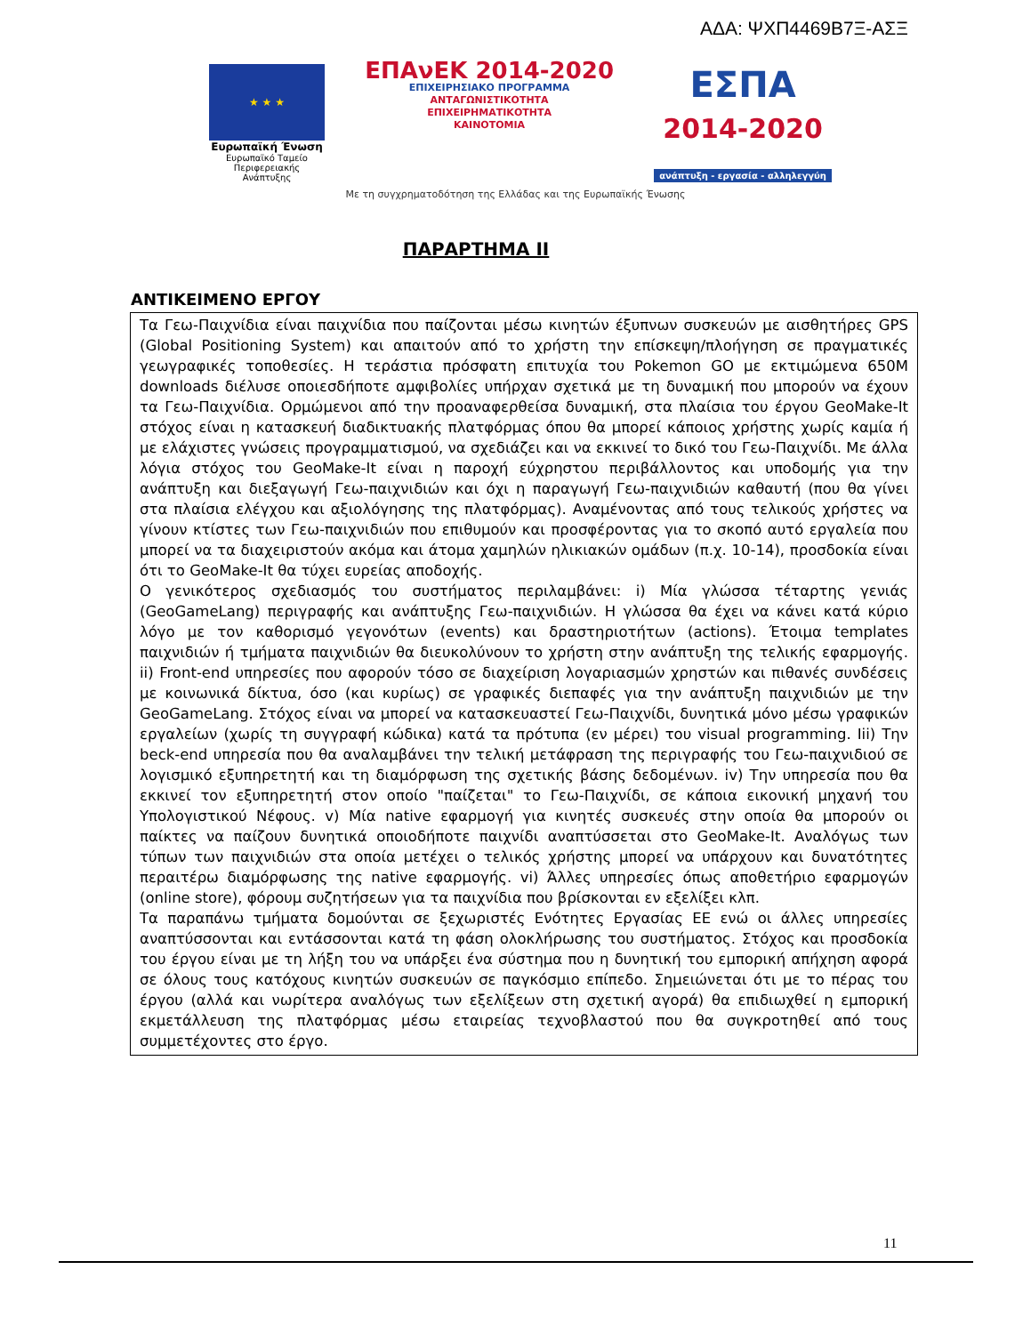ΑΔΑ: ΨΧΠ4469Β7Ξ-ΑΣΞ
★ ★ ★
Ευρωπαϊκή Ένωση
Ευρωπαϊκό Ταμείο
Περιφερειακής Ανάπτυξης
ΕΠΑνΕΚ 2014-2020
ΕΠΙΧΕΙΡΗΣΙΑΚΟ ΠΡΟΓΡΑΜΜΑ
ΑΝΤΑΓΩΝΙΣΤΙΚΟΤΗΤΑ
ΕΠΙΧΕΙΡΗΜΑΤΙΚΟΤΗΤΑ
ΚΑΙΝΟΤΟΜΙΑ
ΕΣΠΑ
2014-2020
ανάπτυξη - εργασία - αλληλεγγύη
Με τη συγχρηματοδότηση της Ελλάδας και της Ευρωπαϊκής Ένωσης
ΠΑΡΑΡΤΗΜΑ ΙΙ
ΑΝΤΙΚΕΙΜΕΝΟ ΕΡΓΟΥ
Τα Γεω-Παιχνίδια είναι παιχνίδια που παίζονται μέσω κινητών έξυπνων συσκευών με αισθητήρες GPS (Global Positioning System) και απαιτούν από το χρήστη την επίσκεψη/πλοήγηση σε πραγματικές γεωγραφικές τοποθεσίες. Η τεράστια πρόσφατη επιτυχία του Pokemon GO με εκτιμώμενα 650M downloads διέλυσε οποιεσδήποτε αμφιβολίες υπήρχαν σχετικά με τη δυναμική που μπορούν να έχουν τα Γεω-Παιχνίδια. Ορμώμενοι από την προαναφερθείσα δυναμική, στα πλαίσια του έργου GeoMake-It στόχος είναι η κατασκευή διαδικτυακής πλατφόρμας όπου θα μπορεί κάποιος χρήστης χωρίς καμία ή με ελάχιστες γνώσεις προγραμματισμού, να σχεδιάζει και να εκκινεί το δικό του Γεω-Παιχνίδι. Με άλλα λόγια στόχος του GeoMake-It είναι η παροχή εύχρηστου περιβάλλοντος και υποδομής για την ανάπτυξη και διεξαγωγή Γεω-παιχνιδιών και όχι η παραγωγή Γεω-παιχνιδιών καθαυτή (που θα γίνει στα πλαίσια ελέγχου και αξιολόγησης της πλατφόρμας). Αναμένοντας από τους τελικούς χρήστες να γίνουν κτίστες των Γεω-παιχνιδιών που επιθυμούν και προσφέροντας για το σκοπό αυτό εργαλεία που μπορεί να τα διαχειριστούν ακόμα και άτομα χαμηλών ηλικιακών ομάδων (π.χ. 10-14), προσδοκία είναι ότι το GeoMake-It θα τύχει ευρείας αποδοχής.
Ο γενικότερος σχεδιασμός του συστήματος περιλαμβάνει: i) Μία γλώσσα τέταρτης γενιάς (GeoGameLang) περιγραφής και ανάπτυξης Γεω-παιχνιδιών. Η γλώσσα θα έχει να κάνει κατά κύριο λόγο με τον καθορισμό γεγονότων (events) και δραστηριοτήτων (actions). Έτοιμα templates παιχνιδιών ή τμήματα παιχνιδιών θα διευκολύνουν το χρήστη στην ανάπτυξη της τελικής εφαρμογής. ii) Front-end υπηρεσίες που αφορούν τόσο σε διαχείριση λογαριασμών χρηστών και πιθανές συνδέσεις με κοινωνικά δίκτυα, όσο (και κυρίως) σε γραφικές διεπαφές για την ανάπτυξη παιχνιδιών με την GeoGameLang. Στόχος είναι να μπορεί να κατασκευαστεί Γεω-Παιχνίδι, δυνητικά μόνο μέσω γραφικών εργαλείων (χωρίς τη συγγραφή κώδικα) κατά τα πρότυπα (εν μέρει) του visual programming. Iii) Την beck-end υπηρεσία που θα αναλαμβάνει την τελική μετάφραση της περιγραφής του Γεω-παιχνιδιού σε λογισμικό εξυπηρετητή και τη διαμόρφωση της σχετικής βάσης δεδομένων. iv) Την υπηρεσία που θα εκκινεί τον εξυπηρετητή στον οποίο "παίζεται" το Γεω-Παιχνίδι, σε κάποια εικονική μηχανή του Υπολογιστικού Νέφους. v) Μία native εφαρμογή για κινητές συσκευές στην οποία θα μπορούν οι παίκτες να παίζουν δυνητικά οποιοδήποτε παιχνίδι αναπτύσσεται στο GeoMake-It. Αναλόγως των τύπων των παιχνιδιών στα οποία μετέχει ο τελικός χρήστης μπορεί να υπάρχουν και δυνατότητες περαιτέρω διαμόρφωσης της native εφαρμογής. vi) Άλλες υπηρεσίες όπως αποθετήριο εφαρμογών (online store), φόρουμ συζητήσεων για τα παιχνίδια που βρίσκονται εν εξελίξει κλπ.
Τα παραπάνω τμήματα δομούνται σε ξεχωριστές Ενότητες Εργασίας ΕΕ ενώ οι άλλες υπηρεσίες αναπτύσσονται και εντάσσονται κατά τη φάση ολοκλήρωσης του συστήματος. Στόχος και προσδοκία του έργου είναι με τη λήξη του να υπάρξει ένα σύστημα που η δυνητική του εμπορική απήχηση αφορά σε όλους τους κατόχους κινητών συσκευών σε παγκόσμιο επίπεδο. Σημειώνεται ότι με το πέρας του έργου (αλλά και νωρίτερα αναλόγως των εξελίξεων στη σχετική αγορά) θα επιδιωχθεί η εμπορική εκμετάλλευση της πλατφόρμας μέσω εταιρείας τεχνοβλαστού που θα συγκροτηθεί από τους συμμετέχοντες στο έργο.
11